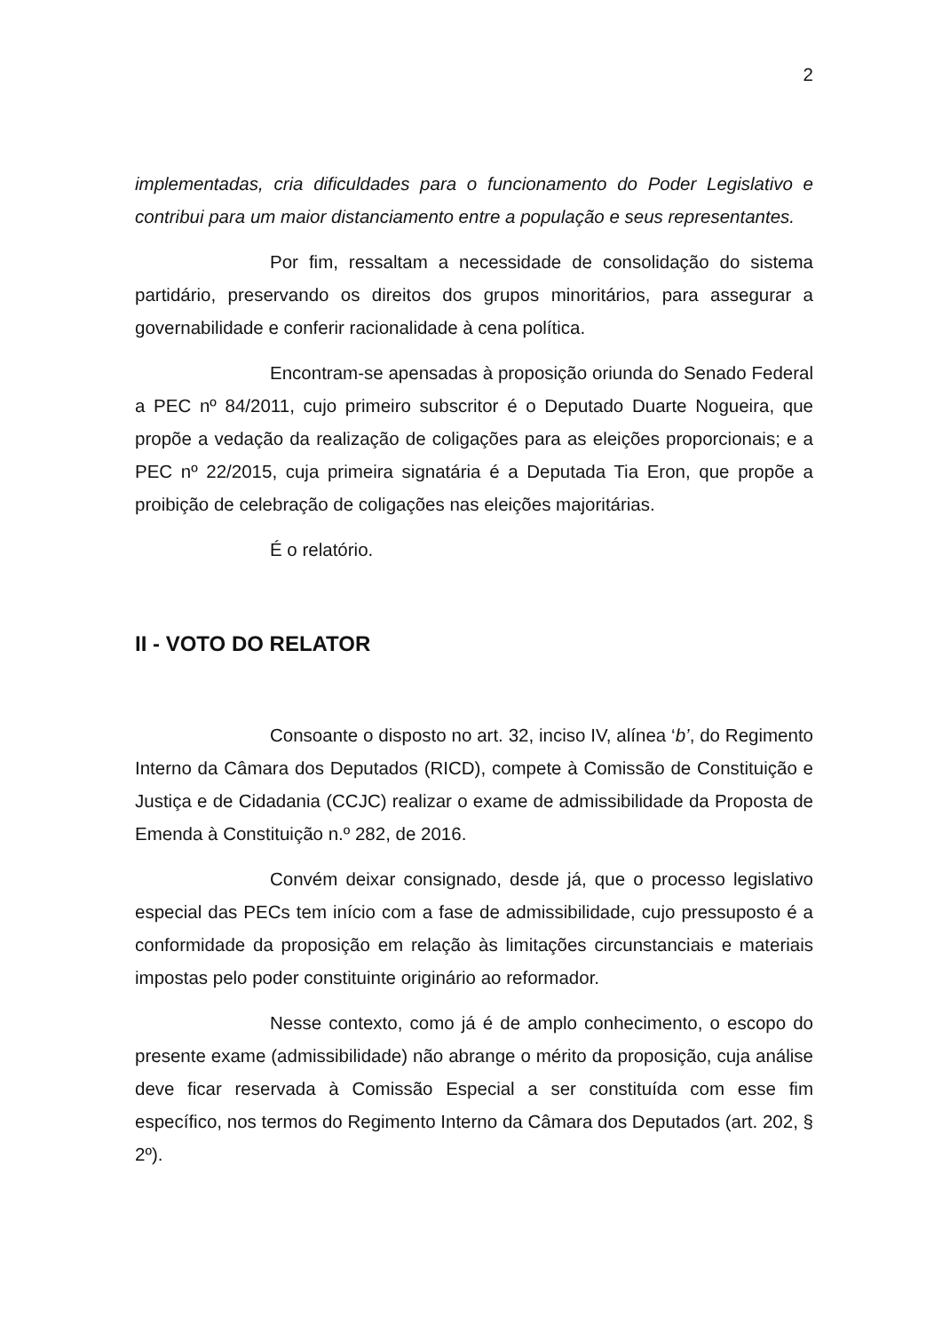2
implementadas, cria dificuldades para o funcionamento do Poder Legislativo e contribui para um maior distanciamento entre a população e seus representantes.
Por fim, ressaltam a necessidade de consolidação do sistema partidário, preservando os direitos dos grupos minoritários, para assegurar a governabilidade e conferir racionalidade à cena política.
Encontram-se apensadas à proposição oriunda do Senado Federal a PEC nº 84/2011, cujo primeiro subscritor é o Deputado Duarte Nogueira, que propõe a vedação da realização de coligações para as eleições proporcionais; e a PEC nº 22/2015, cuja primeira signatária é a Deputada Tia Eron, que propõe a proibição de celebração de coligações nas eleições majoritárias.
É o relatório.
II - VOTO DO RELATOR
Consoante o disposto no art. 32, inciso IV, alínea ‘b’, do Regimento Interno da Câmara dos Deputados (RICD), compete à Comissão de Constituição e Justiça e de Cidadania (CCJC) realizar o exame de admissibilidade da Proposta de Emenda à Constituição n.º 282, de 2016.
Convém deixar consignado, desde já, que o processo legislativo especial das PECs tem início com a fase de admissibilidade, cujo pressuposto é a conformidade da proposição em relação às limitações circunstanciais e materiais impostas pelo poder constituinte originário ao reformador.
Nesse contexto, como já é de amplo conhecimento, o escopo do presente exame (admissibilidade) não abrange o mérito da proposição, cuja análise deve ficar reservada à Comissão Especial a ser constituída com esse fim específico, nos termos do Regimento Interno da Câmara dos Deputados (art. 202, § 2º).